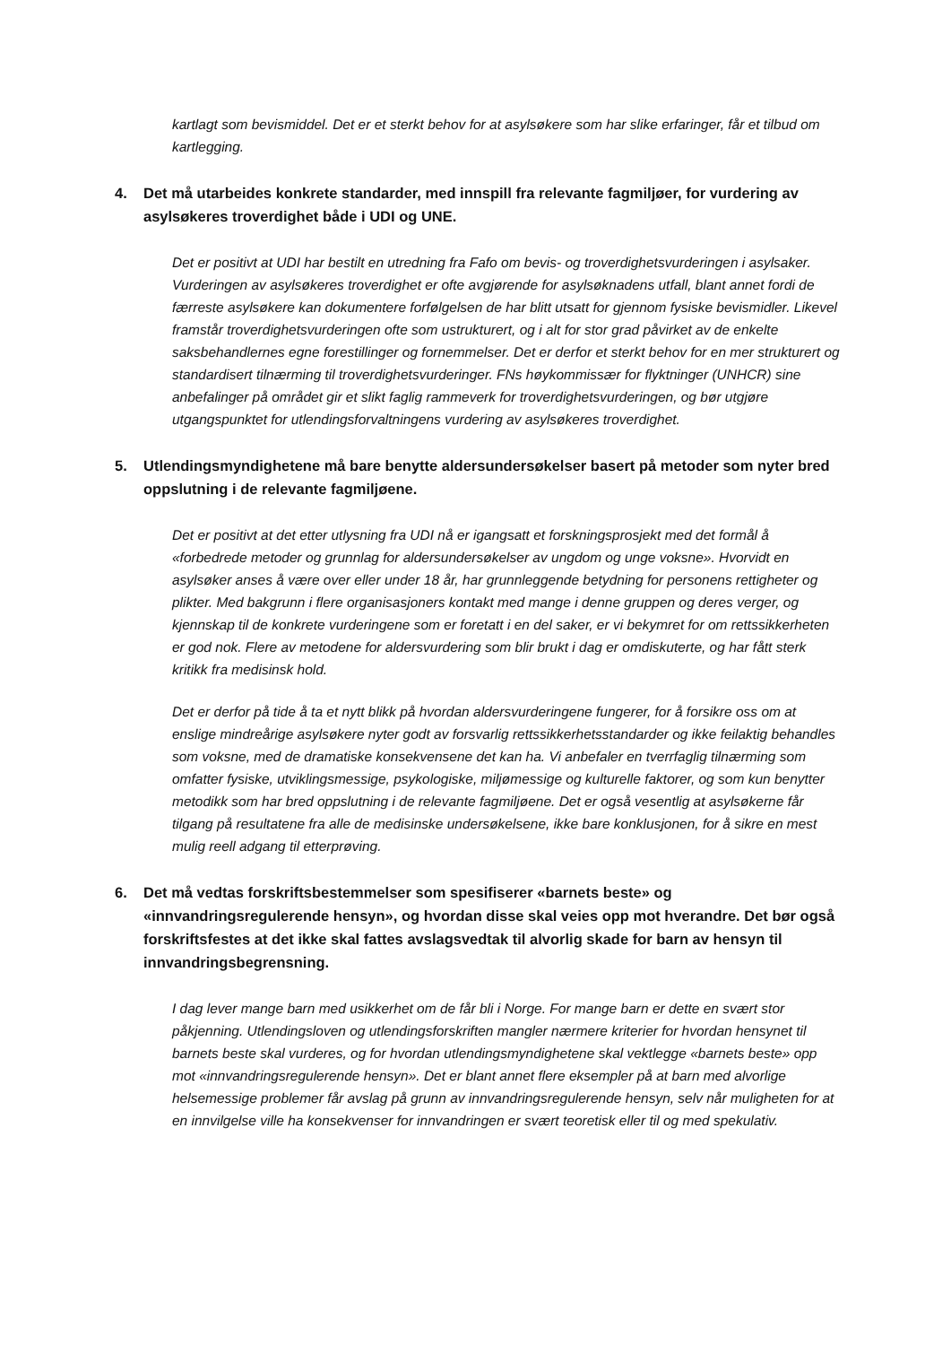kartlagt som bevismiddel. Det er et sterkt behov for at asylsøkere som har slike erfaringer, får et tilbud om kartlegging.
4. Det må utarbeides konkrete standarder, med innspill fra relevante fagmiljøer, for vurdering av asylsøkeres troverdighet både i UDI og UNE.
Det er positivt at UDI har bestilt en utredning fra Fafo om bevis- og troverdighetsvurderingen i asylsaker. Vurderingen av asylsøkeres troverdighet er ofte avgjørende for asylsøknadens utfall, blant annet fordi de færreste asylsøkere kan dokumentere forfølgelsen de har blitt utsatt for gjennom fysiske bevismidler. Likevel framstår troverdighetsvurderingen ofte som ustrukturert, og i alt for stor grad påvirket av de enkelte saksbehandlernes egne forestillinger og fornemmelser. Det er derfor et sterkt behov for en mer strukturert og standardisert tilnærming til troverdighetsvurderinger. FNs høykommissær for flyktninger (UNHCR) sine anbefalinger på området gir et slikt faglig rammeverk for troverdighetsvurderingen, og bør utgjøre utgangspunktet for utlendingsforvaltningens vurdering av asylsøkeres troverdighet.
5. Utlendingsmyndighetene må bare benytte aldersundersøkelser basert på metoder som nyter bred oppslutning i de relevante fagmiljøene.
Det er positivt at det etter utlysning fra UDI nå er igangsatt et forskningsprosjekt med det formål å «forbedrede metoder og grunnlag for aldersundersøkelser av ungdom og unge voksne». Hvorvidt en asylsøker anses å være over eller under 18 år, har grunnleggende betydning for personens rettigheter og plikter. Med bakgrunn i flere organisasjoners kontakt med mange i denne gruppen og deres verger, og kjennskap til de konkrete vurderingene som er foretatt i en del saker, er vi bekymret for om rettssikkerheten er god nok. Flere av metodene for aldersvurdering som blir brukt i dag er omdiskuterte, og har fått sterk kritikk fra medisinsk hold.
Det er derfor på tide å ta et nytt blikk på hvordan aldersvurderingene fungerer, for å forsikre oss om at enslige mindreårige asylsøkere nyter godt av forsvarlig rettssikkerhetsstandarder og ikke feilaktig behandles som voksne, med de dramatiske konsekvensene det kan ha. Vi anbefaler en tverrfaglig tilnærming som omfatter fysiske, utviklingsmessige, psykologiske, miljømessige og kulturelle faktorer, og som kun benytter metodikk som har bred oppslutning i de relevante fagmiljøene. Det er også vesentlig at asylsøkerne får tilgang på resultatene fra alle de medisinske undersøkelsene, ikke bare konklusjonen, for å sikre en mest mulig reell adgang til etterprøving.
6. Det må vedtas forskriftsbestemmelser som spesifiserer «barnets beste» og «innvandringsregulerende hensyn», og hvordan disse skal veies opp mot hverandre. Det bør også forskriftsfestes at det ikke skal fattes avslagsvedtak til alvorlig skade for barn av hensyn til innvandringsbegrensning.
I dag lever mange barn med usikkerhet om de får bli i Norge. For mange barn er dette en svært stor påkjenning. Utlendingsloven og utlendingsforskriften mangler nærmere kriterier for hvordan hensynet til barnets beste skal vurderes, og for hvordan utlendingsmyndighetene skal vektlegge «barnets beste» opp mot «innvandringsregulerende hensyn». Det er blant annet flere eksempler på at barn med alvorlige helsemessige problemer får avslag på grunn av innvandringsregulerende hensyn, selv når muligheten for at en innvilgelse ville ha konsekvenser for innvandringen er svært teoretisk eller til og med spekulativ.